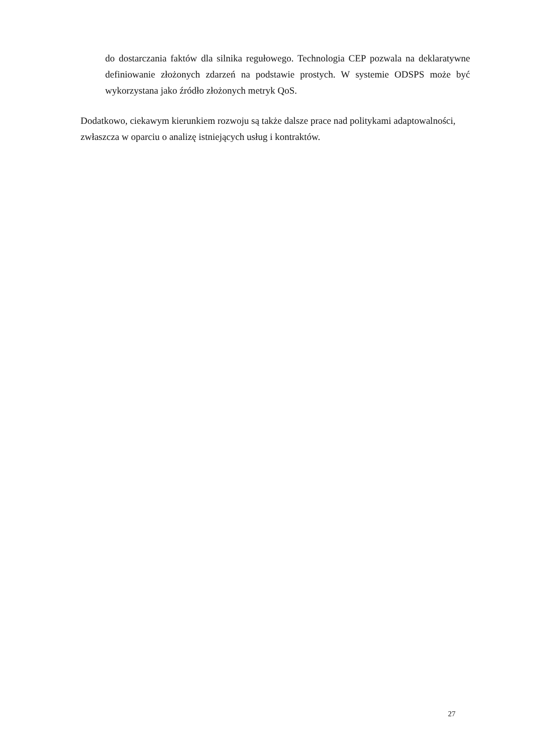do dostarczania faktów dla silnika regułowego. Technologia CEP pozwala na deklaratywne definiowanie złożonych zdarzeń na podstawie prostych. W systemie ODSPS może być wykorzystana jako źródło złożonych metryk QoS.
Dodatkowo, ciekawym kierunkiem rozwoju są także dalsze prace nad politykami adaptowalności, zwłaszcza w oparciu o analizę istniejących usług i kontraktów.
27